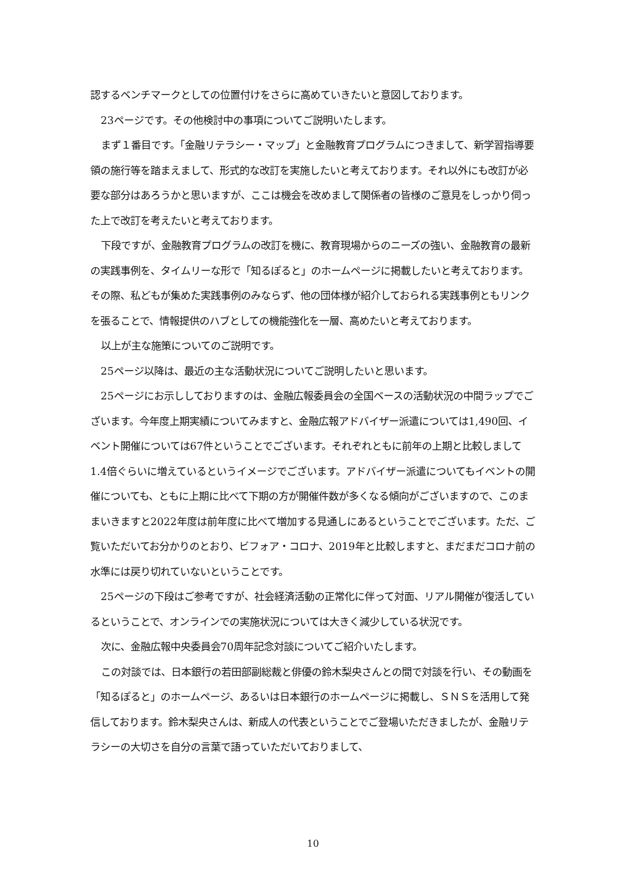認するベンチマークとしての位置付けをさらに高めていきたいと意図しております。
23ページです。その他検討中の事項についてご説明いたします。
まず１番目です。「金融リテラシー・マップ」と金融教育プログラムにつきまして、新学習指導要領の施行等を踏まえまして、形式的な改訂を実施したいと考えております。それ以外にも改訂が必要な部分はあろうかと思いますが、ここは機会を改めまして関係者の皆様のご意見をしっかり伺った上で改訂を考えたいと考えております。
下段ですが、金融教育プログラムの改訂を機に、教育現場からのニーズの強い、金融教育の最新の実践事例を、タイムリーな形で「知るぽると」のホームページに掲載したいと考えております。その際、私どもが集めた実践事例のみならず、他の団体様が紹介しておられる実践事例ともリンクを張ることで、情報提供のハブとしての機能強化を一層、高めたいと考えております。
以上が主な施策についてのご説明です。
25ページ以降は、最近の主な活動状況についてご説明したいと思います。
25ページにお示ししておりますのは、金融広報委員会の全国ベースの活動状況の中間ラップでございます。今年度上期実績についてみますと、金融広報アドバイザー派遣については1,490回、イベント開催については67件ということでございます。それぞれともに前年の上期と比較しまして1.4倍ぐらいに増えているというイメージでございます。アドバイザー派遣についてもイベントの開催についても、ともに上期に比べて下期の方が開催件数が多くなる傾向がございますので、このままいきますと2022年度は前年度に比べて増加する見通しにあるということでございます。ただ、ご覧いただいてお分かりのとおり、ビフォア・コロナ、2019年と比較しますと、まだまだコロナ前の水準には戻り切れていないということです。
25ページの下段はご参考ですが、社会経済活動の正常化に伴って対面、リアル開催が復活しているということで、オンラインでの実施状況については大きく減少している状況です。
次に、金融広報中央委員会70周年記念対談についてご紹介いたします。
この対談では、日本銀行の若田部副総裁と俳優の鈴木梨央さんとの間で対談を行い、その動画を「知るぽると」のホームページ、あるいは日本銀行のホームページに掲載し、ＳＮＳを活用して発信しております。鈴木梨央さんは、新成人の代表ということでご登場いただきましたが、金融リテラシーの大切さを自分の言葉で語っていただいておりまして、
10